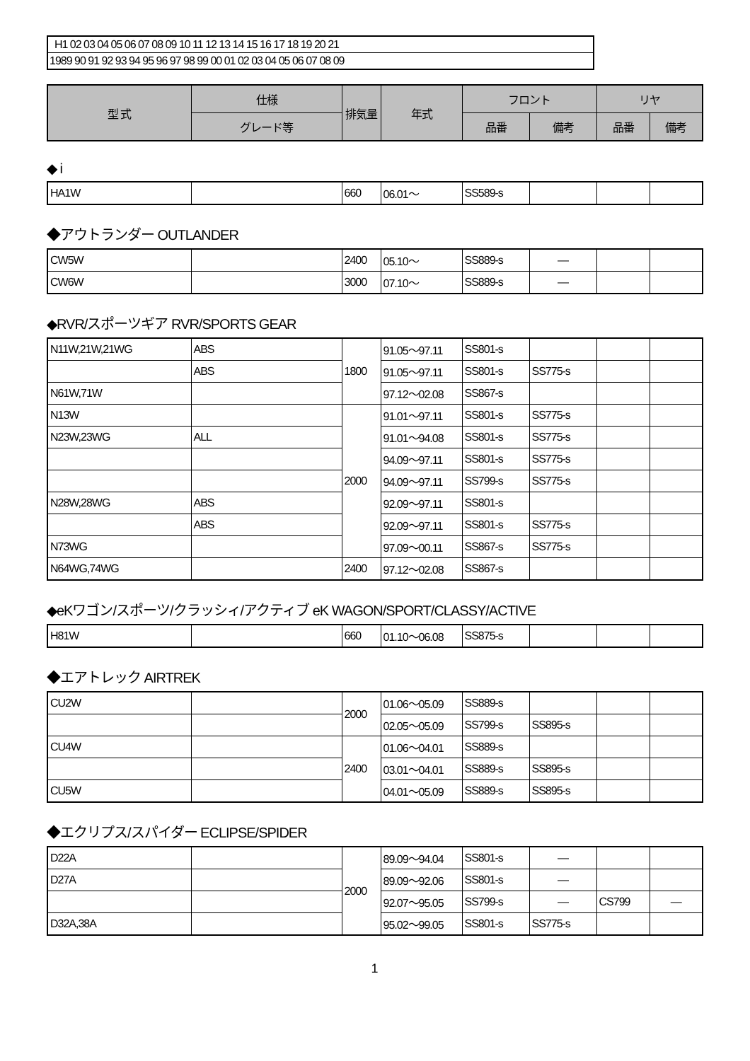| H1 02 03 04 05 06 07 08 09 10 11 12 13 14 15 16 17 18 19 20 21 |
| 1989 90 91 92 93 94 95 96 97 98 99 00 01 02 03 04 05 06 07 08 09 |
| 型 式 | 仕様 | 排気量 | 年式 | フロント | | リヤ | |
| --- | --- | --- | --- | --- | --- | --- | --- |
| | グレード等 | | | 品番 | 備考 | 品番 | 備考 |
◆ i
| HA1W | | 660 | 06.01～ | SS589-s | | | |
◆アウトランダー OUTLANDER
| CW5W | | 2400 | 05.10～ | SS889-s | — | | |
| CW6W | | 3000 | 07.10～ | SS889-s | — | | |
◆RVR/スポーツギア RVR/SPORTS GEAR
| N11W,21W,21WG | ABS | 1800 | 91.05～97.11 | SS801-s | | | |
| | ABS | | 91.05～97.11 | SS801-s | SS775-s | | |
| N61W,71W | | | 97.12～02.08 | SS867-s | | | |
| N13W | | 2000 | 91.01～97.11 | SS801-s | SS775-s | | |
| N23W,23WG | ALL | | 91.01～94.08 | SS801-s | SS775-s | | |
| | | | 94.09～97.11 | SS801-s | SS775-s | | |
| | | | 94.09～97.11 | SS799-s | SS775-s | | |
| N28W,28WG | ABS | | 92.09～97.11 | SS801-s | | | |
| | ABS | | 92.09～97.11 | SS801-s | SS775-s | | |
| N73WG | | | 97.09～00.11 | SS867-s | SS775-s | | |
| N64WG,74WG | | 2400 | 97.12～02.08 | SS867-s | | | |
◆eKワゴン/スポーツ/クラッシィ/アクティブ eK WAGON/SPORT/CLASSY/ACTIVE
| H81W | | 660 | 01.10～06.08 | SS875-s | | | |
◆エアトレック AIRTREK
| CU2W | | 2000 | 01.06～05.09 | SS889-s | | | |
| | | | 02.05～05.09 | SS799-s | SS895-s | | |
| CU4W | | 2400 | 01.06～04.01 | SS889-s | | | |
| | | | 03.01～04.01 | SS889-s | SS895-s | | |
| CU5W | | | 04.01～05.09 | SS889-s | SS895-s | | |
◆エクリプス/スパイダー ECLIPSE/SPIDER
| D22A | | 2000 | 89.09～94.04 | SS801-s | — | | |
| D27A | | | 89.09～92.06 | SS801-s | — | | |
| | | | 92.07～95.05 | SS799-s | — | CS799 | — |
| D32A,38A | | | 95.02～99.05 | SS801-s | SS775-s | | |
1